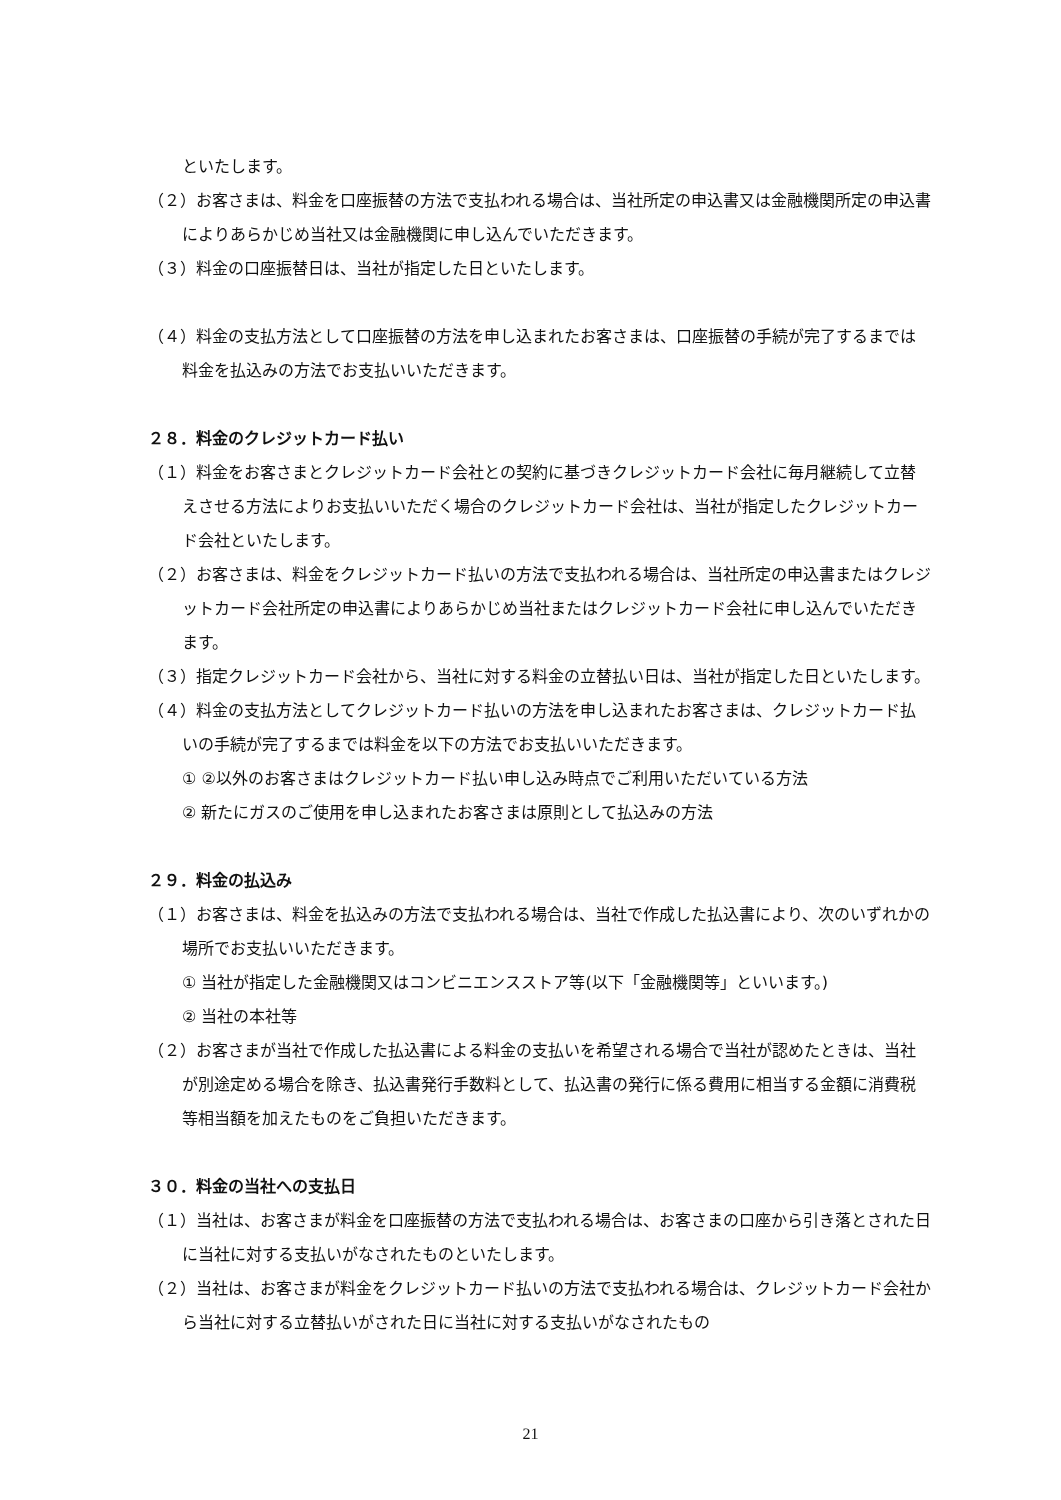といたします。
（２）お客さまは、料金を口座振替の方法で支払われる場合は、当社所定の申込書又は金融機関所定の申込書によりあらかじめ当社又は金融機関に申し込んでいただきます。
（３）料金の口座振替日は、当社が指定した日といたします。
（４）料金の支払方法として口座振替の方法を申し込まれたお客さまは、口座振替の手続が完了するまでは料金を払込みの方法でお支払いいただきます。
２８．料金のクレジットカード払い
（１）料金をお客さまとクレジットカード会社との契約に基づきクレジットカード会社に毎月継続して立替えさせる方法によりお支払いいただく場合のクレジットカード会社は、当社が指定したクレジットカード会社といたします。
（２）お客さまは、料金をクレジットカード払いの方法で支払われる場合は、当社所定の申込書またはクレジットカード会社所定の申込書によりあらかじめ当社またはクレジットカード会社に申し込んでいただきます。
（３）指定クレジットカード会社から、当社に対する料金の立替払い日は、当社が指定した日といたします。
（４）料金の支払方法としてクレジットカード払いの方法を申し込まれたお客さまは、クレジットカード払いの手続が完了するまでは料金を以下の方法でお支払いいただきます。
① ②以外のお客さまはクレジットカード払い申し込み時点でご利用いただいている方法
② 新たにガスのご使用を申し込まれたお客さまは原則として払込みの方法
２９．料金の払込み
（１）お客さまは、料金を払込みの方法で支払われる場合は、当社で作成した払込書により、次のいずれかの場所でお支払いいただきます。
① 当社が指定した金融機関又はコンビニエンスストア等(以下「金融機関等」といいます。)
② 当社の本社等
（２）お客さまが当社で作成した払込書による料金の支払いを希望される場合で当社が認めたときは、当社が別途定める場合を除き、払込書発行手数料として、払込書の発行に係る費用に相当する金額に消費税等相当額を加えたものをご負担いただきます。
３０．料金の当社への支払日
（１）当社は、お客さまが料金を口座振替の方法で支払われる場合は、お客さまの口座から引き落とされた日に当社に対する支払いがなされたものといたします。
（２）当社は、お客さまが料金をクレジットカード払いの方法で支払われる場合は、クレジットカード会社から当社に対する立替払いがされた日に当社に対する支払いがなされたもの
21